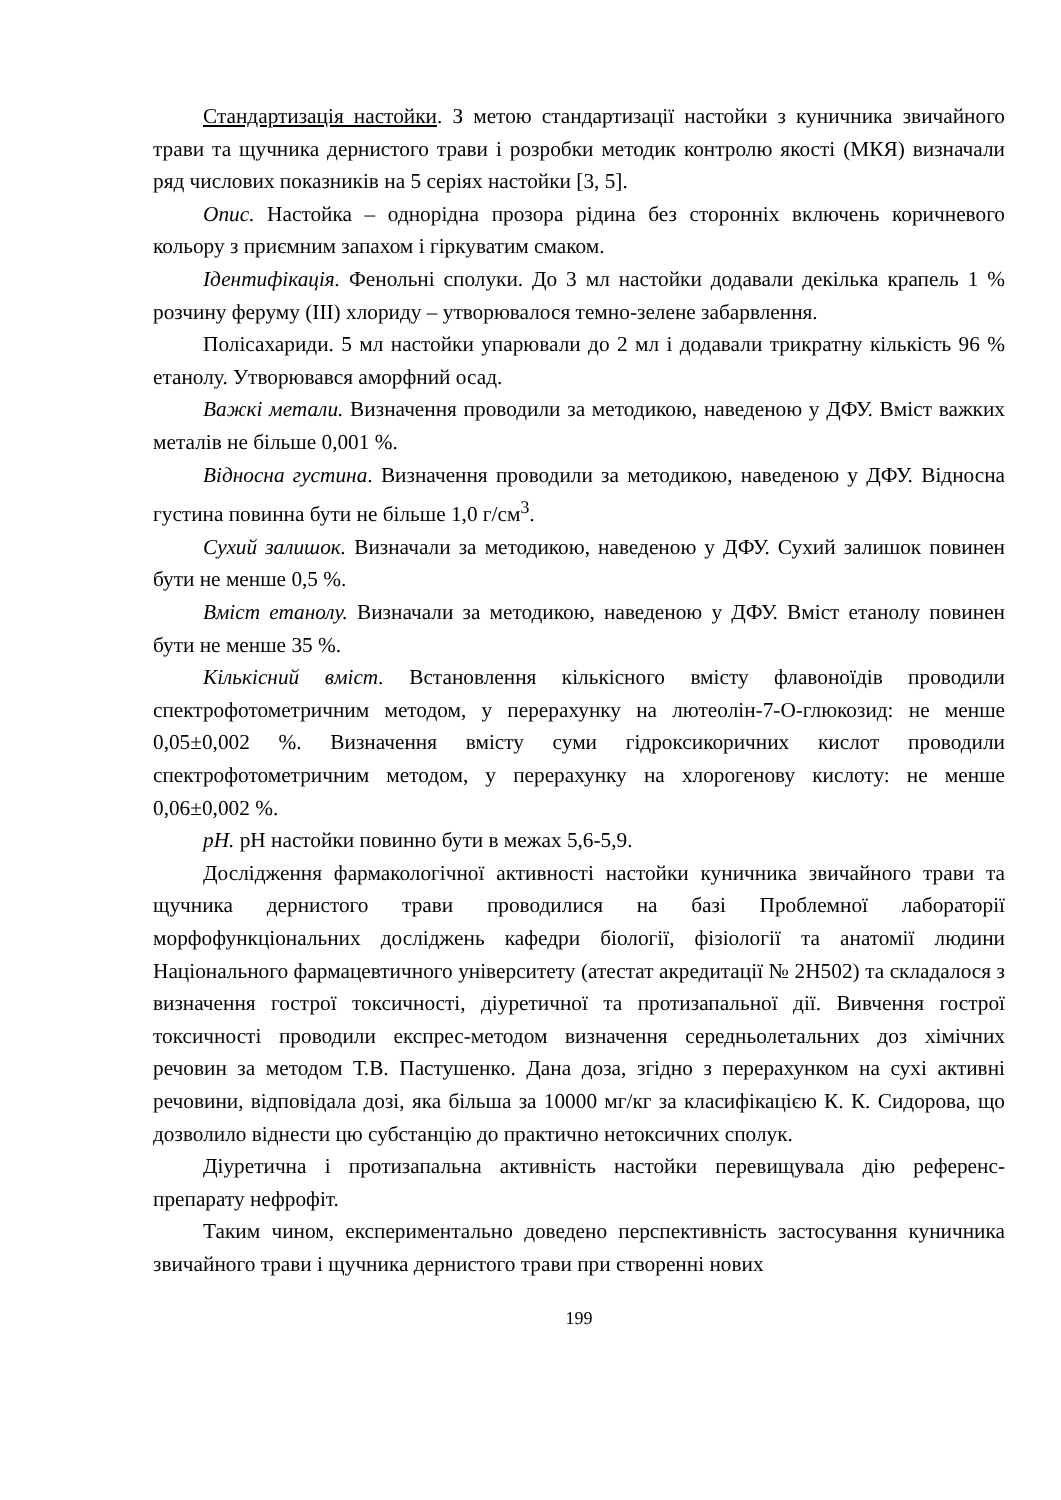Стандартизація настойки. З метою стандартизації настойки з куничника звичайного трави та щучника дернистого трави і розробки методик контролю якості (МКЯ) визначали ряд числових показників на 5 серіях настойки [3, 5].
Опис. Настойка – однорідна прозора рідина без сторонніх включень коричневого кольору з приємним запахом і гіркуватим смаком.
Ідентифікація. Фенольні сполуки. До 3 мл настойки додавали декілька крапель 1 % розчину феруму (ІІІ) хлориду – утворювалося темно-зелене забарвлення.
Полісахариди. 5 мл настойки упарювали до 2 мл і додавали трикратну кількість 96 % етанолу. Утворювався аморфний осад.
Важкі метали. Визначення проводили за методикою, наведеною у ДФУ. Вміст важких металів не більше 0,001 %.
Відносна густина. Визначення проводили за методикою, наведеною у ДФУ. Відносна густина повинна бути не більше 1,0 г/см<sup>3</sup>.
Сухий залишок. Визначали за методикою, наведеною у ДФУ. Сухий залишок повинен бути не менше 0,5 %.
Вміст етанолу. Визначали за методикою, наведеною у ДФУ. Вміст етанолу повинен бути не менше 35 %.
Кількісний вміст. Встановлення кількісного вмісту флавоноїдів проводили спектрофотометричним методом, у перерахунку на лютеолін-7-О-глюкозид: не менше 0,05±0,002 %. Визначення вмісту суми гідроксикоричних кислот проводили спектрофотометричним методом, у перерахунку на хлорогенову кислоту: не менше 0,06±0,002 %.
pH. pH настойки повинно бути в межах 5,6-5,9.
Дослідження фармакологічної активності настойки куничника звичайного трави та щучника дернистого трави проводилися на базі Проблемної лабораторії морфофункціональних досліджень кафедри біології, фізіології та анатомії людини Національного фармацевтичного університету (атестат акредитації № 2Н502) та складалося з визначення гострої токсичності, діуретичної та протизапальної дії. Вивчення гострої токсичності проводили експрес-методом визначення середньолетальних доз хімічних речовин за методом Т.В. Пастушенко. Дана доза, згідно з перерахунком на сухі активні речовини, відповідала дозі, яка більша за 10000 мг/кг за класифікацією К. К. Сидорова, що дозволило віднести цю субстанцію до практично нетоксичних сполук.
Діуретична і протизапальна активність настойки перевищувала дію референс-препарату нефрофіт.
Таким чином, експериментально доведено перспективність застосування куничника звичайного трави і щучника дернистого трави при створенні нових
199